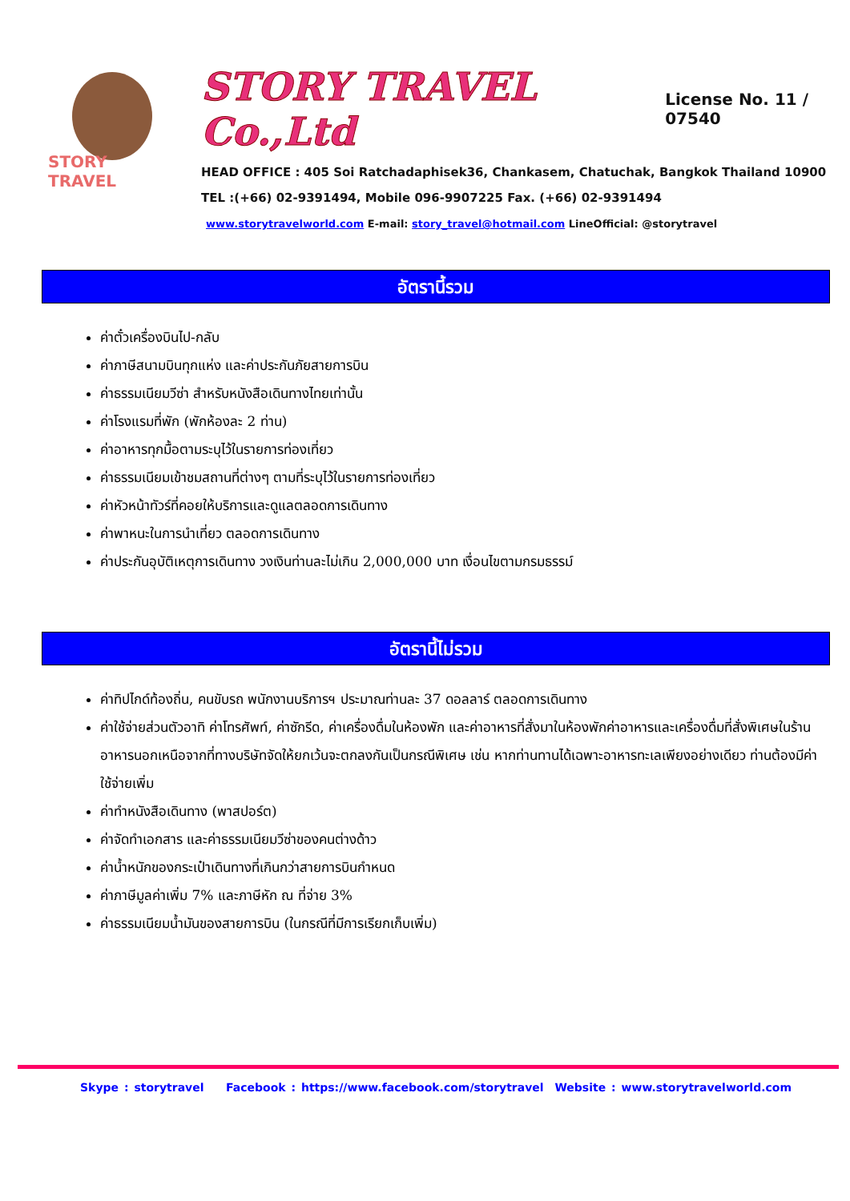STORY TRAVEL
STORY TRAVEL Co.,Ltd
License No. 11 / 07540
HEAD OFFICE : 405 Soi Ratchadaphisek36, Chankasem, Chatuchak, Bangkok Thailand 10900
TEL :(+66) 02-9391494, Mobile 096-9907225 Fax. (+66) 02-9391494
www.storytravelworld.com E-mail: story_travel@hotmail.com LineOfficial: @storytravel
อัตรานี้รวม
ค่าตั๋วเครื่องบินไป-กลับ
ค่าภาษีสนามบินทุกแห่ง และค่าประกันภัยสายการบิน
ค่าธรรมเนียมวีซ่า สำหรับหนังสือเดินทางไทยเท่านั้น
ค่าโรงแรมที่พัก (พักห้องละ 2 ท่าน)
ค่าอาหารทุกมื้อตามระบุไว้ในรายการท่องเที่ยว
ค่าธรรมเนียมเข้าชมสถานที่ต่างๆ ตามที่ระบุไว้ในรายการท่องเที่ยว
ค่าหัวหน้าทัวร์ที่คอยให้บริการและดูแลตลอดการเดินทาง
ค่าพาหนะในการนำเที่ยว ตลอดการเดินทาง
ค่าประกันอุบัติเหตุการเดินทาง วงเงินท่านละไม่เกิน 2,000,000 บาท เงื่อนไขตามกรมธรรม์
อัตรานี้ไม่รวม
ค่าทิปไกด์ท้องถิ่น, คนขับรถ พนักงานบริการฯ ประมาณท่านละ 37 ดอลลาร์ ตลอดการเดินทาง
ค่าใช้จ่ายส่วนตัวอาทิ ค่าโทรศัพท์, ค่าซักรีด, ค่าเครื่องดื่มในห้องพัก และค่าอาหารที่สั่งมาในห้องพักค่าอาหารและเครื่องดื่มที่สั่งพิเศษในร้านอาหารนอกเหนือจากที่ทางบริษัทจัดให้ยกเว้นจะตกลงกันเป็นกรณีพิเศษ เช่น หากท่านทานได้เฉพาะอาหารทะเลเพียงอย่างเดียว ท่านต้องมีค่าใช้จ่ายเพิ่ม
ค่าทำหนังสือเดินทาง (พาสปอร์ต)
ค่าจัดทำเอกสาร และค่าธรรมเนียมวีซ่าของคนต่างด้าว
ค่าน้ำหนักของกระเป๋าเดินทางที่เกินกว่าสายการบินกำหนด
ค่าภาษีมูลค่าเพิ่ม 7% และภาษีหัก ณ ที่จ่าย 3%
ค่าธรรมเนียมน้ำมันของสายการบิน (ในกรณีที่มีการเรียกเก็บเพิ่ม)
Skype : storytravel Facebook : https://www.facebook.com/storytravel Website : www.storytravelworld.com